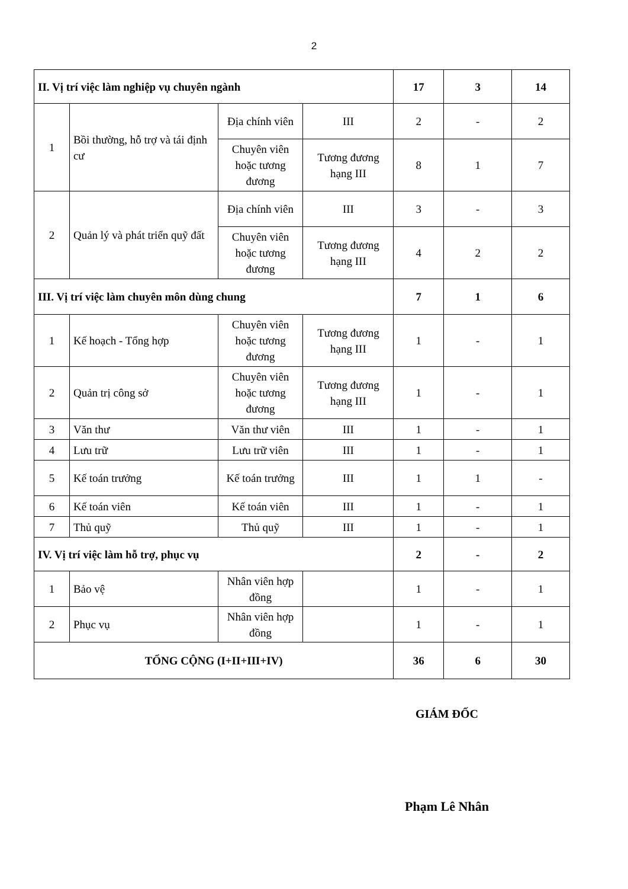2
| II. Vị trí việc làm nghiệp vụ chuyên ngành | | | | 17 | 3 | 14 |
| 1 | Bồi thường, hỗ trợ và tái định cư | Địa chính viên | III | 2 | - | 2 |
| | | Chuyên viên hoặc tương đương | Tương đương hạng III | 8 | 1 | 7 |
| 2 | Quản lý và phát triển quỹ đất | Địa chính viên | III | 3 | - | 3 |
| | | Chuyên viên hoặc tương đương | Tương đương hạng III | 4 | 2 | 2 |
| III. Vị trí việc làm chuyên môn dùng chung | | | | 7 | 1 | 6 |
| 1 | Kế hoạch - Tổng hợp | Chuyên viên hoặc tương đương | Tương đương hạng III | 1 | - | 1 |
| 2 | Quản trị công sở | Chuyên viên hoặc tương đương | Tương đương hạng III | 1 | - | 1 |
| 3 | Văn thư | Văn thư viên | III | 1 | - | 1 |
| 4 | Lưu trữ | Lưu trữ viên | III | 1 | - | 1 |
| 5 | Kế toán trưởng | Kế toán trưởng | III | 1 | 1 | - |
| 6 | Kế toán viên | Kế toán viên | III | 1 | - | 1 |
| 7 | Thủ quỹ | Thủ quỹ | III | 1 | - | 1 |
| IV. Vị trí việc làm hỗ trợ, phục vụ | | | | 2 | - | 2 |
| 1 | Bảo vệ | Nhân viên hợp đồng | | 1 | - | 1 |
| 2 | Phục vụ | Nhân viên hợp đồng | | 1 | - | 1 |
| TỔNG CỘNG (I+II+III+IV) | | | | 36 | 6 | 30 |
GIÁM ĐỐC
Phạm Lê Nhân